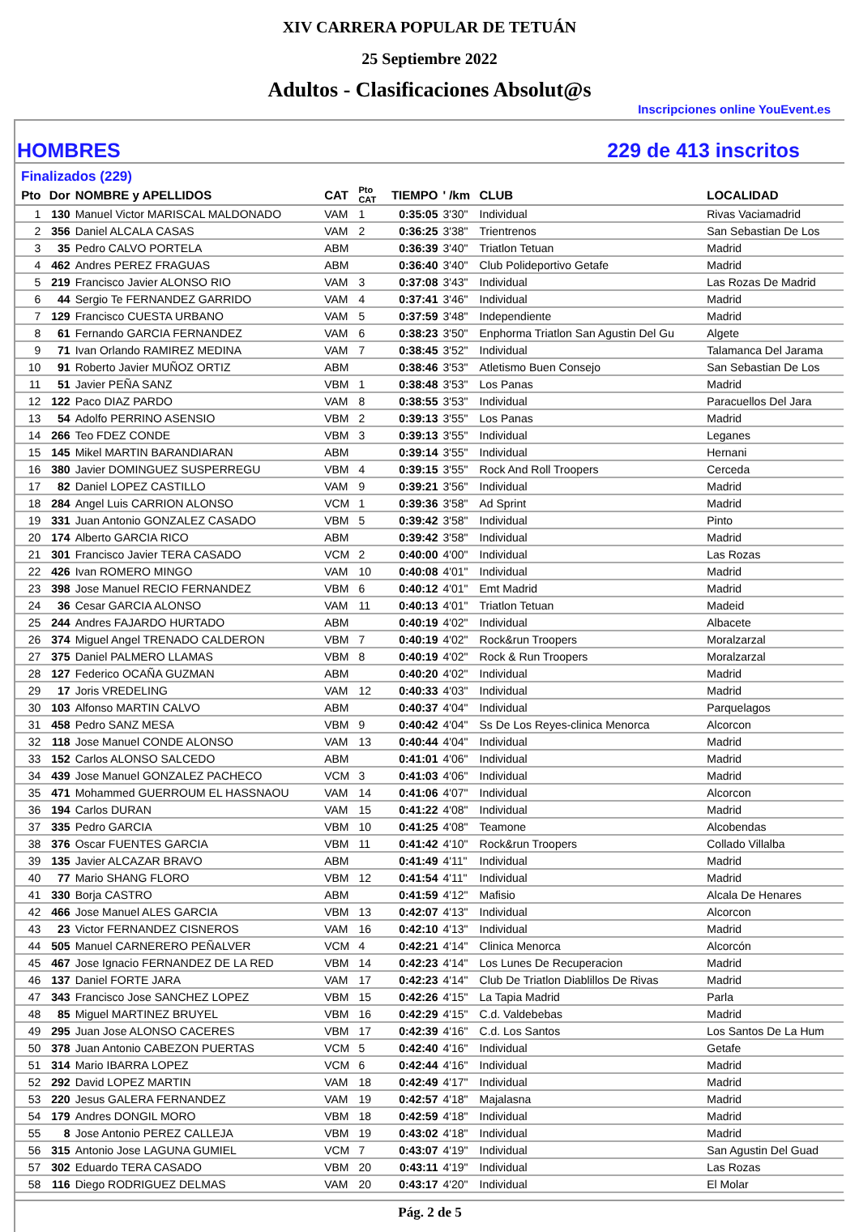XIV CARRERA POPULAR DE TETUÁN
25 Septiembre 2022
Adultos - Clasificaciones Absolut@s
Inscripciones online YouEvent.es
HOMBRES 229 de 413 inscritos
Finalizados (229)
| Pto | Dor | NOMBRE y APELLIDOS | CAT | Pto CAT | TIEMPO | ' /km | CLUB | LOCALIDAD |
| --- | --- | --- | --- | --- | --- | --- | --- | --- |
| 1 | 130 | Manuel Victor MARISCAL MALDONADO | VAM | 1 | 0:35:05 | 3'30" | Individual | Rivas Vaciamadrid |
| 2 | 356 | Daniel ALCALA CASAS | VAM | 2 | 0:36:25 | 3'38" | Trientrenos | San Sebastian De Los |
| 3 | 35 | Pedro CALVO PORTELA | ABM | | 0:36:39 | 3'40" | Triatlon Tetuan | Madrid |
| 4 | 462 | Andres PEREZ FRAGUAS | ABM | | 0:36:40 | 3'40" | Club Polideportivo Getafe | Madrid |
| 5 | 219 | Francisco Javier ALONSO RIO | VAM | 3 | 0:37:08 | 3'43" | Individual | Las Rozas De Madrid |
| 6 | 44 | Sergio Te FERNANDEZ GARRIDO | VAM | 4 | 0:37:41 | 3'46" | Individual | Madrid |
| 7 | 129 | Francisco CUESTA URBANO | VAM | 5 | 0:37:59 | 3'48" | Independiente | Madrid |
| 8 | 61 | Fernando GARCIA FERNANDEZ | VAM | 6 | 0:38:23 | 3'50" | Enphorma Triatlon San Agustin Del Gu | Algete |
| 9 | 71 | Ivan Orlando RAMIREZ MEDINA | VAM | 7 | 0:38:45 | 3'52" | Individual | Talamanca Del Jarama |
| 10 | 91 | Roberto Javier MUÑOZ ORTIZ | ABM | | 0:38:46 | 3'53" | Atletismo Buen Consejo | San Sebastian De Los |
| 11 | 51 | Javier PEÑA SANZ | VBM | 1 | 0:38:48 | 3'53" | Los Panas | Madrid |
| 12 | 122 | Paco DIAZ PARDO | VAM | 8 | 0:38:55 | 3'53" | Individual | Paracuellos Del Jara |
| 13 | 54 | Adolfo PERRINO ASENSIO | VBM | 2 | 0:39:13 | 3'55" | Los Panas | Madrid |
| 14 | 266 | Teo FDEZ CONDE | VBM | 3 | 0:39:13 | 3'55" | Individual | Leganes |
| 15 | 145 | Mikel MARTIN BARANDIARAN | ABM | | 0:39:14 | 3'55" | Individual | Hernani |
| 16 | 380 | Javier DOMINGUEZ SUSPERREGU | VBM | 4 | 0:39:15 | 3'55" | Rock And Roll Troopers | Cerceda |
| 17 | 82 | Daniel LOPEZ CASTILLO | VAM | 9 | 0:39:21 | 3'56" | Individual | Madrid |
| 18 | 284 | Angel Luis CARRION ALONSO | VCM | 1 | 0:39:36 | 3'58" | Ad Sprint | Madrid |
| 19 | 331 | Juan Antonio GONZALEZ CASADO | VBM | 5 | 0:39:42 | 3'58" | Individual | Pinto |
| 20 | 174 | Alberto GARCIA RICO | ABM | | 0:39:42 | 3'58" | Individual | Madrid |
| 21 | 301 | Francisco Javier TERA CASADO | VCM | 2 | 0:40:00 | 4'00" | Individual | Las Rozas |
| 22 | 426 | Ivan ROMERO MINGO | VAM | 10 | 0:40:08 | 4'01" | Individual | Madrid |
| 23 | 398 | Jose Manuel RECIO FERNANDEZ | VBM | 6 | 0:40:12 | 4'01" | Emt Madrid | Madrid |
| 24 | 36 | Cesar GARCIA ALONSO | VAM | 11 | 0:40:13 | 4'01" | Triatlon Tetuan | Madeid |
| 25 | 244 | Andres FAJARDO HURTADO | ABM | | 0:40:19 | 4'02" | Individual | Albacete |
| 26 | 374 | Miguel Angel TRENADO CALDERON | VBM | 7 | 0:40:19 | 4'02" | Rock&run Troopers | Moralzarzal |
| 27 | 375 | Daniel PALMERO LLAMAS | VBM | 8 | 0:40:19 | 4'02" | Rock & Run Troopers | Moralzarzal |
| 28 | 127 | Federico OCAÑA GUZMAN | ABM | | 0:40:20 | 4'02" | Individual | Madrid |
| 29 | 17 | Joris VREDELING | VAM | 12 | 0:40:33 | 4'03" | Individual | Madrid |
| 30 | 103 | Alfonso MARTIN CALVO | ABM | | 0:40:37 | 4'04" | Individual | Parquelagos |
| 31 | 458 | Pedro SANZ MESA | VBM | 9 | 0:40:42 | 4'04" | Ss De Los Reyes-clinica Menorca | Alcorcon |
| 32 | 118 | Jose Manuel CONDE ALONSO | VAM | 13 | 0:40:44 | 4'04" | Individual | Madrid |
| 33 | 152 | Carlos ALONSO SALCEDO | ABM | | 0:41:01 | 4'06" | Individual | Madrid |
| 34 | 439 | Jose Manuel GONZALEZ PACHECO | VCM | 3 | 0:41:03 | 4'06" | Individual | Madrid |
| 35 | 471 | Mohammed GUERROUM EL HASSNAOU | VAM | 14 | 0:41:06 | 4'07" | Individual | Alcorcon |
| 36 | 194 | Carlos DURAN | VAM | 15 | 0:41:22 | 4'08" | Individual | Madrid |
| 37 | 335 | Pedro GARCIA | VBM | 10 | 0:41:25 | 4'08" | Teamone | Alcobendas |
| 38 | 376 | Oscar FUENTES GARCIA | VBM | 11 | 0:41:42 | 4'10" | Rock&run Troopers | Collado Villalba |
| 39 | 135 | Javier ALCAZAR BRAVO | ABM | | 0:41:49 | 4'11" | Individual | Madrid |
| 40 | 77 | Mario SHANG FLORO | VBM | 12 | 0:41:54 | 4'11" | Individual | Madrid |
| 41 | 330 | Borja CASTRO | ABM | | 0:41:59 | 4'12" | Mafisio | Alcala De Henares |
| 42 | 466 | Jose Manuel ALES GARCIA | VBM | 13 | 0:42:07 | 4'13" | Individual | Alcorcon |
| 43 | 23 | Victor FERNANDEZ CISNEROS | VAM | 16 | 0:42:10 | 4'13" | Individual | Madrid |
| 44 | 505 | Manuel CARNERERO PEÑALVER | VCM | 4 | 0:42:21 | 4'14" | Clinica Menorca | Alcorcón |
| 45 | 467 | Jose Ignacio FERNANDEZ DE LA RED | VBM | 14 | 0:42:23 | 4'14" | Los Lunes De Recuperacion | Madrid |
| 46 | 137 | Daniel FORTE JARA | VAM | 17 | 0:42:23 | 4'14" | Club De Triatlon Diablillos De Rivas | Madrid |
| 47 | 343 | Francisco Jose SANCHEZ LOPEZ | VBM | 15 | 0:42:26 | 4'15" | La Tapia Madrid | Parla |
| 48 | 85 | Miguel MARTINEZ BRUYEL | VBM | 16 | 0:42:29 | 4'15" | C.d. Valdebebas | Madrid |
| 49 | 295 | Juan Jose ALONSO CACERES | VBM | 17 | 0:42:39 | 4'16" | C.d. Los Santos | Los Santos De La Hum |
| 50 | 378 | Juan Antonio CABEZON PUERTAS | VCM | 5 | 0:42:40 | 4'16" | Individual | Getafe |
| 51 | 314 | Mario IBARRA LOPEZ | VCM | 6 | 0:42:44 | 4'16" | Individual | Madrid |
| 52 | 292 | David LOPEZ MARTIN | VAM | 18 | 0:42:49 | 4'17" | Individual | Madrid |
| 53 | 220 | Jesus GALERA FERNANDEZ | VAM | 19 | 0:42:57 | 4'18" | Majalasna | Madrid |
| 54 | 179 | Andres DONGIL MORO | VBM | 18 | 0:42:59 | 4'18" | Individual | Madrid |
| 55 | 8 | Jose Antonio PEREZ CALLEJA | VBM | 19 | 0:43:02 | 4'18" | Individual | Madrid |
| 56 | 315 | Antonio Jose LAGUNA GUMIEL | VCM | 7 | 0:43:07 | 4'19" | Individual | San Agustin Del Guad |
| 57 | 302 | Eduardo TERA CASADO | VBM | 20 | 0:43:11 | 4'19" | Individual | Las Rozas |
| 58 | 116 | Diego RODRIGUEZ DELMAS | VAM | 20 | 0:43:17 | 4'20" | Individual | El Molar |
Pág. 2 de 5